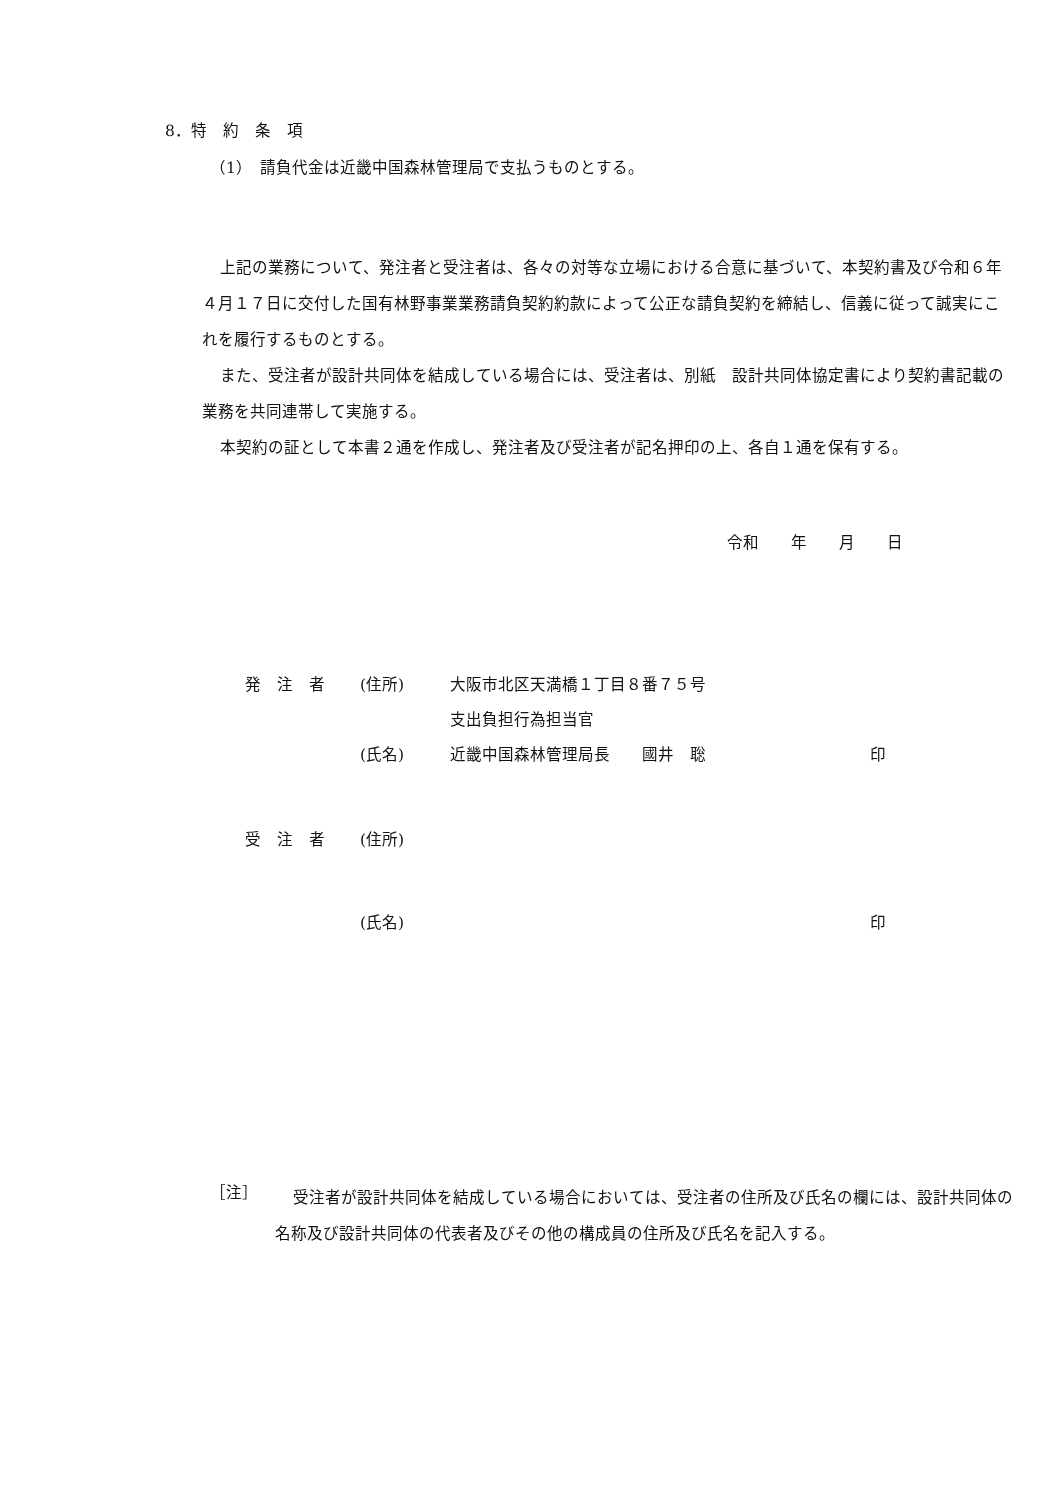8．特　約　条　項
（1）　請負代金は近畿中国森林管理局で支払うものとする。
上記の業務について、発注者と受注者は、各々の対等な立場における合意に基づいて、本契約書及び令和６年４月１７日に交付した国有林野事業業務請負契約約款によって公正な請負契約を締結し、信義に従って誠実にこれを履行するものとする。
また、受注者が設計共同体を結成している場合には、受注者は、別紙　設計共同体協定書により契約書記載の業務を共同連帯して実施する。
本契約の証として本書２通を作成し、発注者及び受注者が記名押印の上、各自１通を保有する。
令和　　年　　月　　日
| 発 注 者 | (住所) | 大阪市北区天満橋１丁目８番７５号 | |
| | | 支出負担行為担当官 | |
| | (氏名) | 近畿中国森林管理局長 國井 聡 | 印 |
| 受 注 者 | (住所) | | |
| | (氏名) | | 印 |
［注］
受注者が設計共同体を結成している場合においては、受注者の住所及び氏名の欄には、設計共同体の名称及び設計共同体の代表者及びその他の構成員の住所及び氏名を記入する。